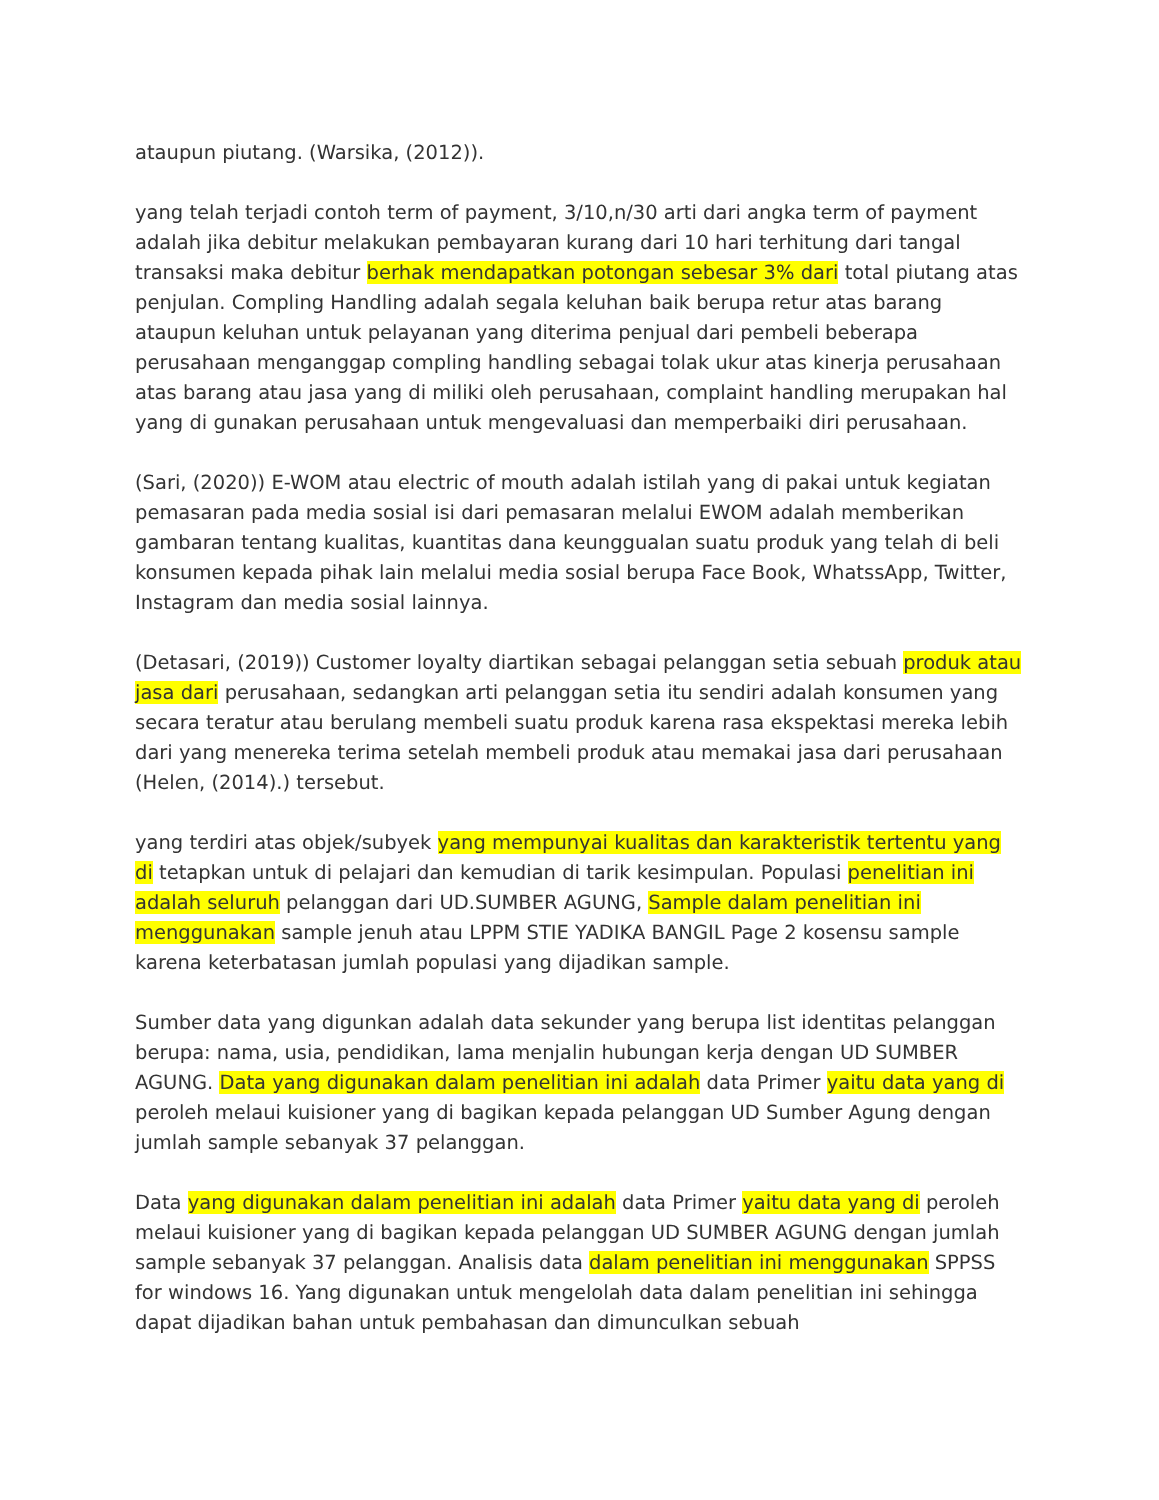ataupun piutang. (Warsika, (2012)).
yang telah terjadi contoh term of payment, 3/10,n/30 arti dari angka term of payment adalah jika debitur melakukan pembayaran kurang dari 10 hari terhitung dari tangal transaksi maka debitur berhak mendapatkan potongan sebesar 3% dari total piutang atas penjulan. Compling Handling adalah segala keluhan baik berupa retur atas barang ataupun keluhan untuk pelayanan yang diterima penjual dari pembeli beberapa perusahaan menganggap compling handling sebagai tolak ukur atas kinerja perusahaan atas barang atau jasa yang di miliki oleh perusahaan, complaint handling merupakan hal yang di gunakan perusahaan untuk mengevaluasi dan memperbaiki diri perusahaan.
(Sari, (2020)) E-WOM atau electric of mouth adalah istilah yang di pakai untuk kegiatan pemasaran pada media sosial isi dari pemasaran melalui EWOM adalah memberikan gambaran tentang kualitas, kuantitas dana keunggualan suatu produk yang telah di beli konsumen kepada pihak lain melalui media sosial berupa Face Book, WhatssApp, Twitter, Instagram dan media sosial lainnya.
(Detasari, (2019)) Customer loyalty diartikan sebagai pelanggan setia sebuah produk atau jasa dari perusahaan, sedangkan arti pelanggan setia itu sendiri adalah konsumen yang secara teratur atau berulang membeli suatu produk karena rasa ekspektasi mereka lebih dari yang menereka terima setelah membeli produk atau memakai jasa dari perusahaan (Helen, (2014).) tersebut.
yang terdiri atas objek/subyek yang mempunyai kualitas dan karakteristik tertentu yang di tetapkan untuk di pelajari dan kemudian di tarik kesimpulan. Populasi penelitian ini adalah seluruh pelanggan dari UD.SUMBER AGUNG, Sample dalam penelitian ini menggunakan sample jenuh atau LPPM STIE YADIKA BANGIL Page 2 kosensu sample karena keterbatasan jumlah populasi yang dijadikan sample.
Sumber data yang digunkan adalah data sekunder yang berupa list identitas pelanggan berupa: nama, usia, pendidikan, lama menjalin hubungan kerja dengan UD SUMBER AGUNG. Data yang digunakan dalam penelitian ini adalah data Primer yaitu data yang di peroleh melaui kuisioner yang di bagikan kepada pelanggan UD Sumber Agung dengan jumlah sample sebanyak 37 pelanggan.
Data yang digunakan dalam penelitian ini adalah data Primer yaitu data yang di peroleh melaui kuisioner yang di bagikan kepada pelanggan UD SUMBER AGUNG dengan jumlah sample sebanyak 37 pelanggan. Analisis data dalam penelitian ini menggunakan SPPSS for windows 16. Yang digunakan untuk mengelolah data dalam penelitian ini sehingga dapat dijadikan bahan untuk pembahasan dan dimunculkan sebuah